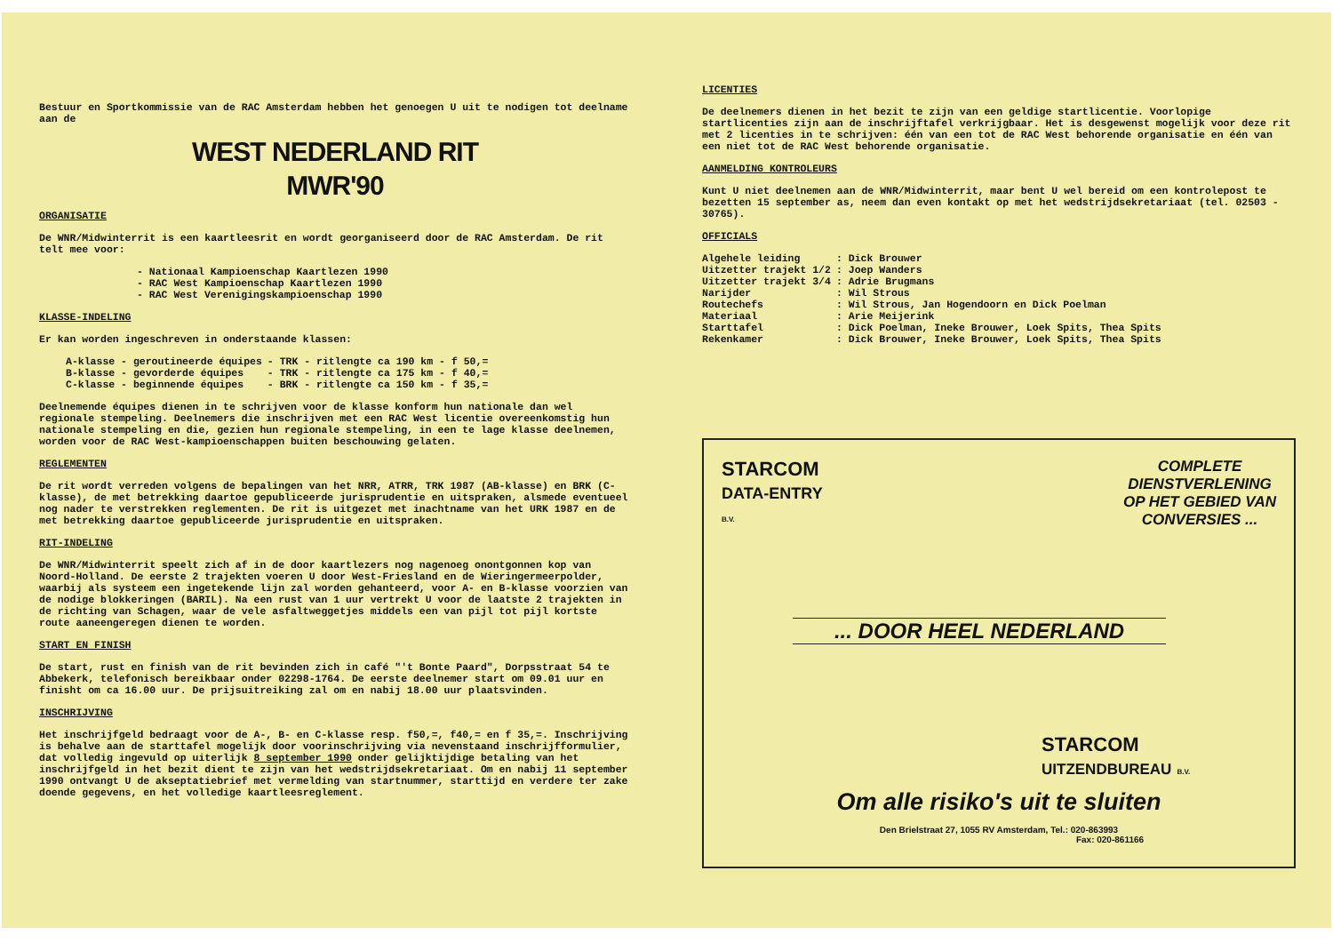Bestuur en Sportkommissie van de RAC Amsterdam hebben het genoegen U uit te nodigen tot deelname aan de
WEST NEDERLAND RIT
MWR'90
ORGANISATIE
De WNR/Midwinterrit is een kaartleesrit en wordt georganiseerd door de RAC Amsterdam. De rit telt mee voor:
- Nationaal Kampioenschap Kaartlezen 1990
- RAC West Kampioenschap Kaartlezen 1990
- RAC West Verenigingskampioenschap 1990
KLASSE-INDELING
Er kan worden ingeschreven in onderstaande klassen:
| A-klasse - geroutineerde équipes | - TRK - ritlengte ca 190 km - f 50,= |
| B-klasse - gevorderde équipes | - TRK - ritlengte ca 175 km - f 40,= |
| C-klasse - beginnende équipes | - BRK - ritlengte ca 150 km - f 35,= |
Deelnemende équipes dienen in te schrijven voor de klasse konform hun nationale dan wel regionale stempeling. Deelnemers die inschrijven met een RAC West licentie overeenkomstig hun nationale stempeling en die, gezien hun regionale stempeling, in een te lage klasse deelnemen, worden voor de RAC West-kampioenschappen buiten beschouwing gelaten.
REGLEMENTEN
De rit wordt verreden volgens de bepalingen van het NRR, ATRR, TRK 1987 (AB-klasse) en BRK (C-klasse), de met betrekking daartoe gepubliceerde jurisprudentie en uitspraken, alsmede eventueel nog nader te verstrekken reglementen. De rit is uitgezet met inachtname van het URK 1987 en de met betrekking daartoe gepubliceerde jurisprudentie en uitspraken.
RIT-INDELING
De WNR/Midwinterrit speelt zich af in de door kaartlezers nog nagenoeg onontgonnen kop van Noord-Holland. De eerste 2 trajekten voeren U door West-Friesland en de Wieringermeerpolder, waarbij als systeem een ingetekende lijn zal worden gehanteerd, voor A- en B-klasse voorzien van de nodige blokkeringen (BARIL). Na een rust van 1 uur vertrekt U voor de laatste 2 trajekten in de richting van Schagen, waar de vele asfaltweggetjes middels een van pijl tot pijl kortste route aaneengeregen dienen te worden.
START EN FINISH
De start, rust en finish van de rit bevinden zich in café "'t Bonte Paard", Dorpsstraat 54 te Abbekerk, telefonisch bereikbaar onder 02298-1764. De eerste deelnemer start om 09.01 uur en finisht om ca 16.00 uur. De prijsuitreiking zal om en nabij 18.00 uur plaatsvinden.
INSCHRIJVING
Het inschrijfgeld bedraagt voor de A-, B- en C-klasse resp. f50,=, f40,= en f 35,=. Inschrijving is behalve aan de starttafel mogelijk door voorinschrijving via nevenstaand inschrijfformulier, dat volledig ingevuld op uiterlijk 8 september 1990 onder gelijktijdige betaling van het inschrijfgeld in het bezit dient te zijn van het wedstrijdsekretariaat. Om en nabij 11 september 1990 ontvangt U de akseptatiebrief met vermelding van startnummer, starttijd en verdere ter zake doende gegevens, en het volledige kaartleesreglement.
LICENTIES
De deelnemers dienen in het bezit te zijn van een geldige startlicentie. Voorlopige startlicenties zijn aan de inschrijftafel verkrijgbaar. Het is desgewenst mogelijk voor deze rit met 2 licenties in te schrijven: één van een tot de RAC West behorende organisatie en één van een niet tot de RAC West behorende organisatie.
AANMELDING KONTROLEURS
Kunt U niet deelnemen aan de WNR/Midwinterrit, maar bent U wel bereid om een kontrolepost te bezetten 15 september as, neem dan even kontakt op met het wedstrijdsekretariaat (tel. 02503 - 30765).
OFFICIALS
| Algehele leiding | : Dick Brouwer |
| Uitzetter trajekt 1/2 | : Joep Wanders |
| Uitzetter trajekt 3/4 | : Adrie Brugmans |
| Narijder | : Wil Strous |
| Routechefs | : Wil Strous, Jan Hogendoorn en Dick Poelman |
| Materiaal | : Arie Meijerink |
| Starttafel | : Dick Poelman, Ineke Brouwer, Loek Spits, Thea Spits |
| Rekenkamer | : Dick Brouwer, Ineke Brouwer, Loek Spits, Thea Spits |
STARCOM
DATA-ENTRY
B.V.
COMPLETE
DIENSTVERLENING
OP HET GEBIED VAN
CONVERSIES ...
... DOOR HEEL NEDERLAND
STARCOM
UITZENDBUREAU B.V.
Om alle risiko's uit te sluiten
Den Brielstraat 27, 1055 RV Amsterdam, Tel.: 020-863993
Fax: 020-861166